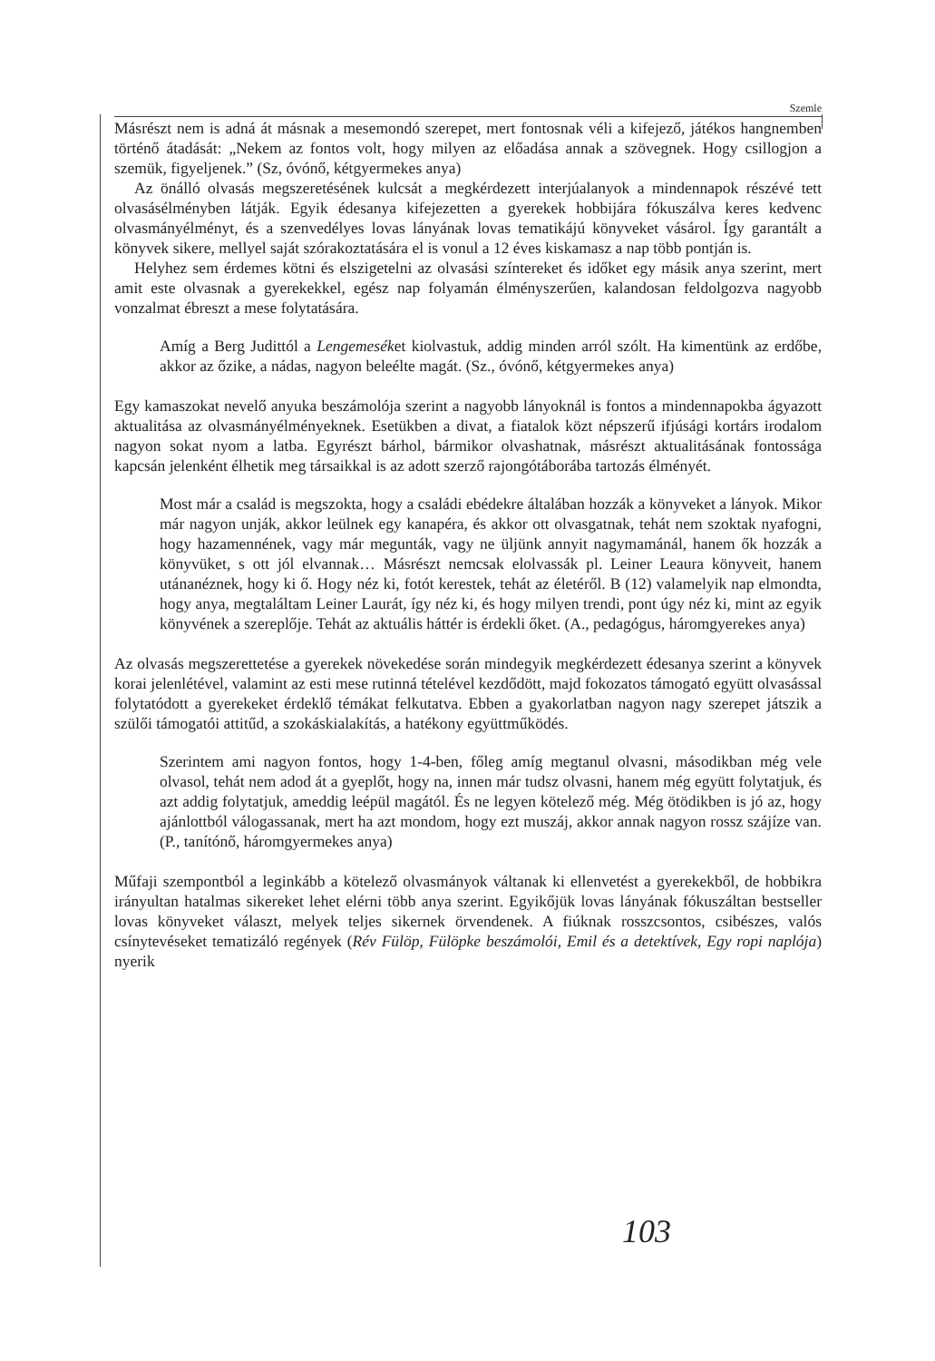Szemle
Másrészt nem is adná át másnak a mesemondó szerepet, mert fontosnak véli a kifejező, játékos hangnemben történő átadását: „Nekem az fontos volt, hogy milyen az előadása annak a szövegnek. Hogy csillogjon a szemük, figyeljenek.” (Sz, óvónő, kétgyermekes anya)
Az önálló olvasás megszeretésének kulcsát a megkérdezett interjúalanyok a mindennapok részévé tett olvasásélményben látják. Egyik édesanya kifejezetten a gyerekek hobbijára fókuszálva keres kedvenc olvasmányélményt, és a szenvedélyes lovas lányának lovas tematikájú könyveket vásárol. Így garantált a könyvek sikere, mellyel saját szórakoztatására el is vonul a 12 éves kiskamasz a nap több pontján is.
Helyhez sem érdemes kötni és elszigetelni az olvasási színtereket és időket egy másik anya szerint, mert amit este olvasnak a gyerekekkel, egész nap folyamán élményszerűen, kalandosan feldolgozva nagyobb vonzalmat ébreszt a mese folytatására.
Amíg a Berg Judittól a Lengemeséket kiolvastuk, addig minden arról szólt. Ha kimentünk az erdőbe, akkor az őzike, a nádas, nagyon beleélte magát. (Sz., óvónő, kétgyermekes anya)
Egy kamaszokat nevelő anyuka beszámolója szerint a nagyobb lányoknál is fontos a mindennapokba ágyazott aktualitása az olvasmányélményeknek. Esetükben a divat, a fiatalok közt népszerű ifjúsági kortárs irodalom nagyon sokat nyom a latba. Egyrészt bárhol, bármikor olvashatnak, másrészt aktualitásának fontossága kapcsán jelenként élhetik meg társaikkal is az adott szerző rajongótáborába tartozás élményét.
Most már a család is megszokta, hogy a családi ebédekre általában hozzák a könyveket a lányok. Mikor már nagyon unják, akkor leülnek egy kanapéra, és akkor ott olvasgatnak, tehát nem szoktak nyafogni, hogy hazamennének, vagy már megunták, vagy ne üljünk annyit nagymamánál, hanem ők hozzák a könyvüket, s ott jól elvannak… Másrészt nemcsak elolvassák pl. Leiner Leaura könyveit, hanem utánanéznek, hogy ki ő. Hogy néz ki, fotót kerestek, tehát az életéről. B (12) valamelyik nap elmondta, hogy anya, megtaláltam Leiner Laurát, így néz ki, és hogy milyen trendi, pont úgy néz ki, mint az egyik könyvének a szereplője. Tehát az aktuális háttér is érdekli őket. (A., pedagógus, háromgyerekes anya)
Az olvasás megszerettetése a gyerekek növekedése során mindegyik megkérdezett édesanya szerint a könyvek korai jelenlétével, valamint az esti mese rutinná tételével kezdődött, majd fokozatos támogató együtt olvasással folytatódott a gyerekeket érdeklő témákat felkutatva. Ebben a gyakorlatban nagyon nagy szerepet játszik a szülői támogatói attitűd, a szokáskialakítás, a hatékony együttműködés.
Szerintem ami nagyon fontos, hogy 1-4-ben, főleg amíg megtanul olvasni, másodikban még vele olvasol, tehát nem adod át a gyeplőt, hogy na, innen már tudsz olvasni, hanem még együtt folytatjuk, és azt addig folytatjuk, ameddig leépül magától. És ne legyen kötelező még. Még ötödikben is jó az, hogy ajánlottból válogassanak, mert ha azt mondom, hogy ezt muszáj, akkor annak nagyon rossz szájíze van. (P., tanítónő, háromgyermekes anya)
Műfaji szempontból a leginkább a kötelező olvasmányok váltanak ki ellenvetést a gyerekekből, de hobbikra irányultan hatalmas sikereket lehet elérni több anya szerint. Egyikőjük lovas lányának fókuszáltan bestseller lovas könyveket választ, melyek teljes sikernek örvendenek. A fiúknak rosszcsontos, csibészes, valós csínytevéseket tematizáló regények (Rév Fülöp, Fülöpke beszámolói, Emil és a detektívek, Egy ropi naplója) nyerik
103